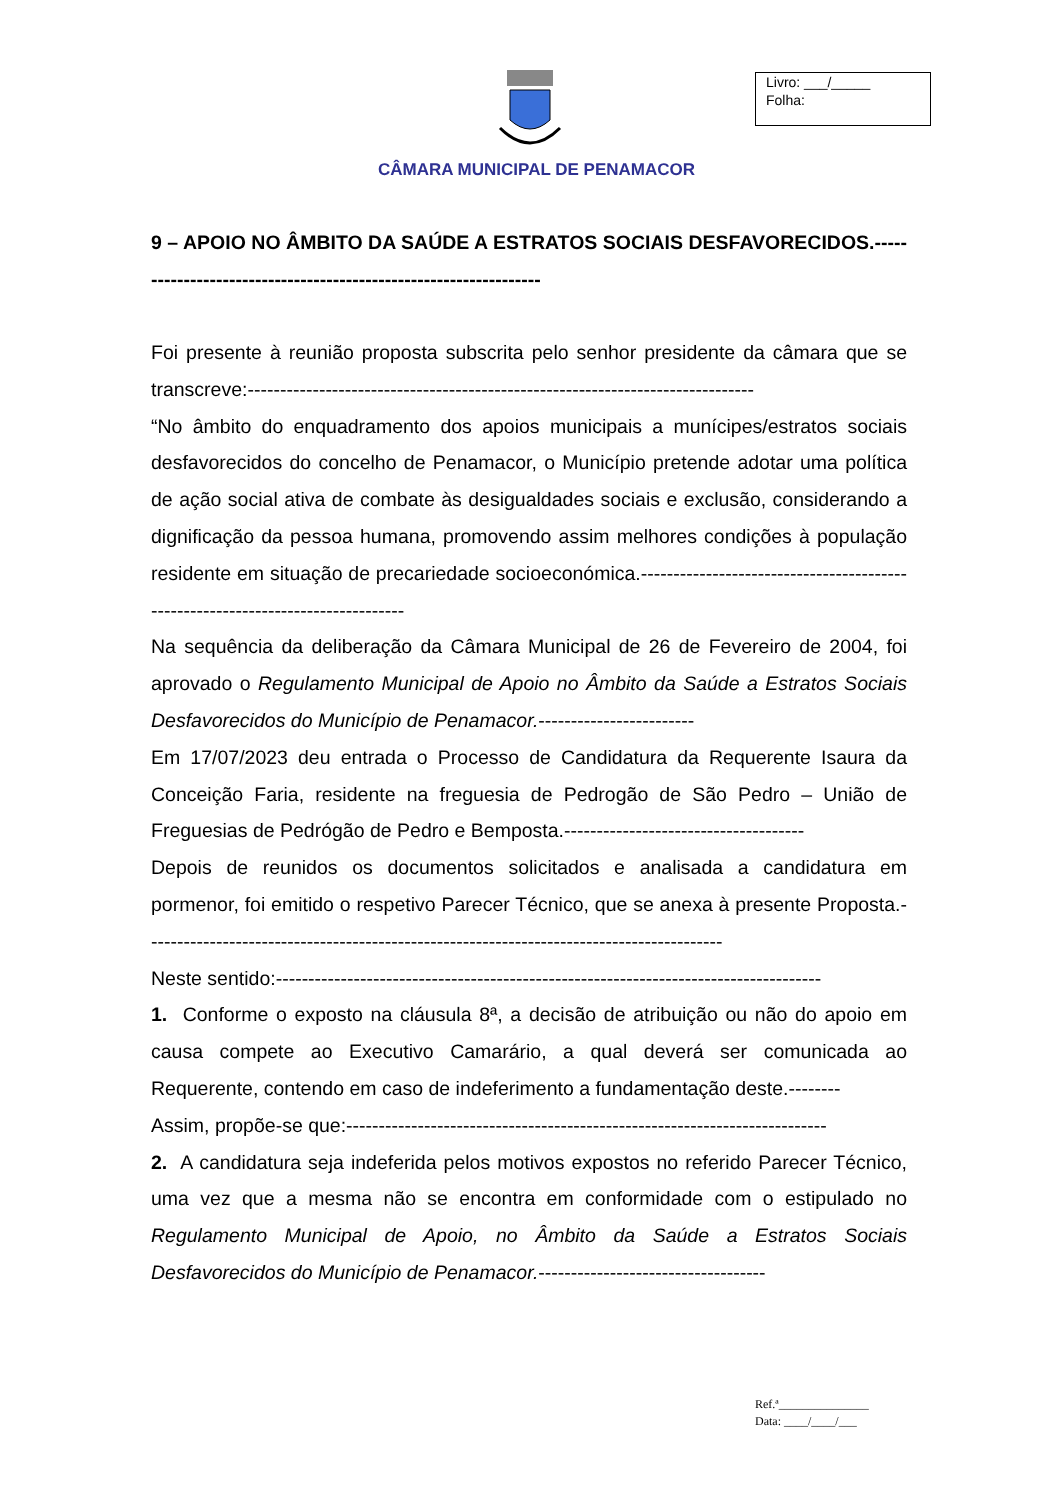Livro: ___/_____
Folha:
CÂMARA MUNICIPAL DE PENAMACOR
9 – APOIO NO ÂMBITO DA SAÚDE A ESTRATOS SOCIAIS DESFAVORECIDOS.-----------------------------------------------------------------
Foi presente à reunião proposta subscrita pelo senhor presidente da câmara que se transcreve:------------------------------------------------------------------------------
“No âmbito do enquadramento dos apoios municipais a munícipes/estratos sociais desfavorecidos do concelho de Penamacor, o Município pretende adotar uma política de ação social ativa de combate às desigualdades sociais e exclusão, considerando a dignificação da pessoa humana, promovendo assim melhores condições à população residente em situação de precariedade socioeconómica.--------------------------------------------------------------------------------
Na sequência da deliberação da Câmara Municipal de 26 de Fevereiro de 2004, foi aprovado o Regulamento Municipal de Apoio no Âmbito da Saúde a Estratos Sociais Desfavorecidos do Município de Penamacor.------------------------
Em 17/07/2023 deu entrada o Processo de Candidatura da Requerente Isaura da Conceição Faria, residente na freguesia de Pedrogão de São Pedro – União de Freguesias de Pedrógão de Pedro e Bemposta.-------------------------------------
Depois de reunidos os documentos solicitados e analisada a candidatura em pormenor, foi emitido o respetivo Parecer Técnico, que se anexa à presente Proposta.-----------------------------------------------------------------------------------------
Neste sentido:------------------------------------------------------------------------------------
1. Conforme o exposto na cláusula 8ª, a decisão de atribuição ou não do apoio em causa compete ao Executivo Camarário, a qual deverá ser comunicada ao Requerente, contendo em caso de indeferimento a fundamentação deste.--------
Assim, propõe-se que:--------------------------------------------------------------------------
2. A candidatura seja indeferida pelos motivos expostos no referido Parecer Técnico, uma vez que a mesma não se encontra em conformidade com o estipulado no Regulamento Municipal de Apoio, no Âmbito da Saúde a Estratos Sociais Desfavorecidos do Município de Penamacor.-----------------------------------
Ref.ª_______________
Data: ____/____/___